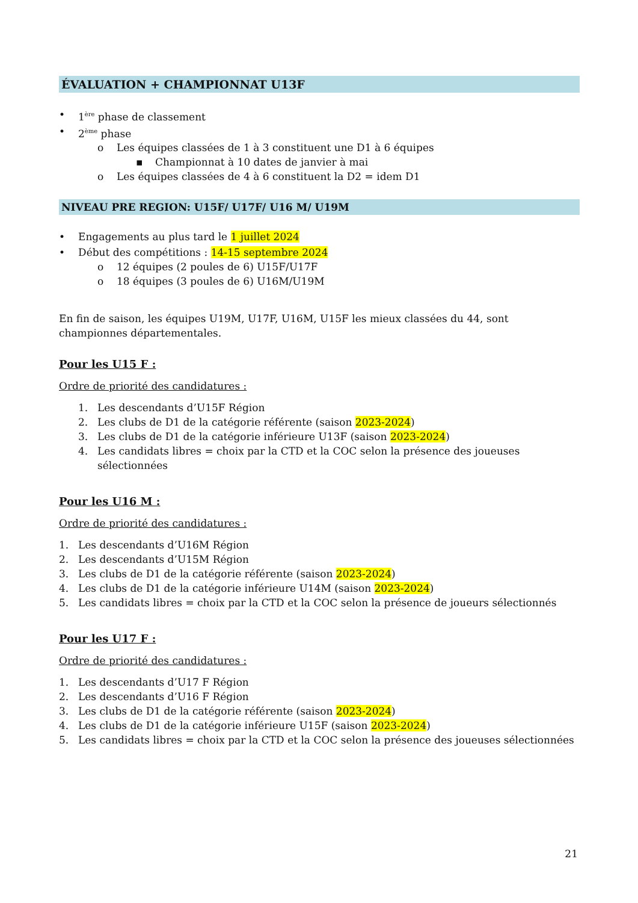ÉVALUATION + CHAMPIONNAT U13F
• 1<sup>ère</sup> phase de classement
• 2<sup>ème</sup> phase
o Les équipes classées de 1 à 3 constituent une D1 à 6 équipes
▪ Championnat à 10 dates de janvier à mai
o Les équipes classées de 4 à 6 constituent la D2 = idem D1
NIVEAU PRE REGION: U15F/ U17F/ U16 M/ U19M
• Engagements au plus tard le 1 juillet 2024
• Début des compétitions : 14-15 septembre 2024
o 12 équipes (2 poules de 6) U15F/U17F
o 18 équipes (3 poules de 6) U16M/U19M
En fin de saison, les équipes U19M, U17F, U16M, U15F les mieux classées du 44, sont championnes départementales.
Pour les U15 F :
Ordre de priorité des candidatures :
1. Les descendants d’U15F Région
2. Les clubs de D1 de la catégorie référente (saison 2023-2024)
3. Les clubs de D1 de la catégorie inférieure U13F (saison 2023-2024)
4. Les candidats libres = choix par la CTD et la COC selon la présence des joueuses sélectionnées
Pour les U16 M :
Ordre de priorité des candidatures :
1. Les descendants d’U16M Région
2. Les descendants d’U15M Région
3. Les clubs de D1 de la catégorie référente (saison 2023-2024)
4. Les clubs de D1 de la catégorie inférieure U14M (saison 2023-2024)
5. Les candidats libres = choix par la CTD et la COC selon la présence de joueurs sélectionnés
Pour les U17 F :
Ordre de priorité des candidatures :
1. Les descendants d’U17 F Région
2. Les descendants d’U16 F Région
3. Les clubs de D1 de la catégorie référente (saison 2023-2024)
4. Les clubs de D1 de la catégorie inférieure U15F (saison 2023-2024)
5. Les candidats libres = choix par la CTD et la COC selon la présence des joueuses sélectionnées
21